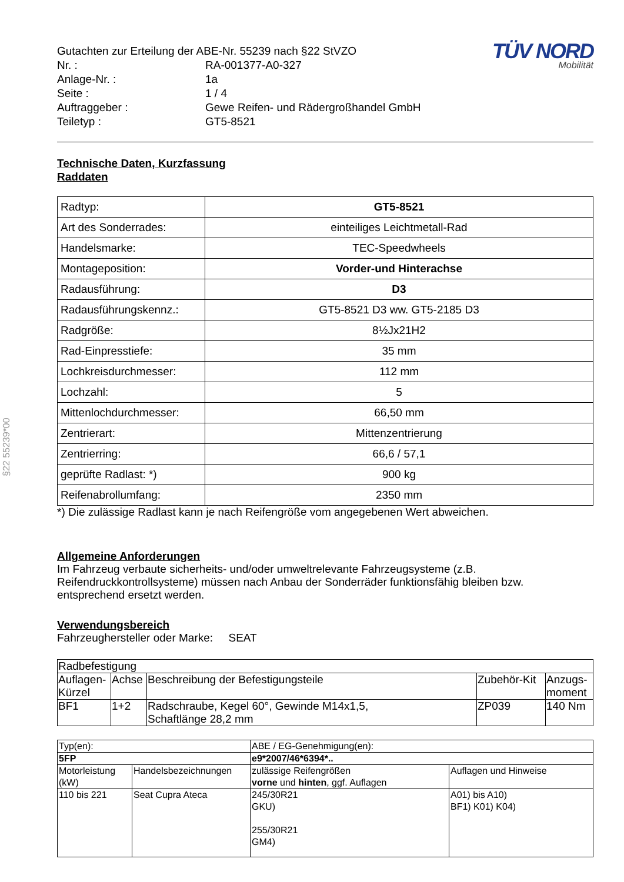§22 55239*00
| Gutachten zur Erteilung der ABE-Nr. 55239 nach §22 StVZO | |
| Nr. : | RA-001377-A0-327 |
| Anlage-Nr. : | 1a |
| Seite : | 1 / 4 |
| Auftraggeber : | Gewe Reifen- und Rädergroßhandel GmbH |
| Teiletyp : | GT5-8521 |
TÜV NORD
Mobilität
Technische Daten, Kurzfassung
Raddaten
| Radtyp: | GT5-8521 |
| Art des Sonderrades: | einteiliges Leichtmetall-Rad |
| Handelsmarke: | TEC-Speedwheels |
| Montageposition: | Vorder-und Hinterachse |
| Radausführung: | D3 |
| Radausführungskennz.: | GT5-8521 D3 ww. GT5-2185 D3 |
| Radgröße: | 8½Jx21H2 |
| Rad-Einpresstiefe: | 35 mm |
| Lochkreisdurchmesser: | 112 mm |
| Lochzahl: | 5 |
| Mittenlochdurchmesser: | 66,50 mm |
| Zentrierart: | Mittenzentrierung |
| Zentrierring: | 66,6 / 57,1 |
| geprüfte Radlast: *) | 900 kg |
| Reifenabrollumfang: | 2350 mm |
*) Die zulässige Radlast kann je nach Reifengröße vom angegebenen Wert abweichen.
Allgemeine Anforderungen
Im Fahrzeug verbaute sicherheits- und/oder umweltrelevante Fahrzeugsysteme (z.B. Reifendruckkontrollsysteme) müssen nach Anbau der Sonderräder funktionsfähig bleiben bzw. entsprechend ersetzt werden.
Verwendungsbereich
Fahrzeughersteller oder Marke: SEAT
| Radbefestigung | | | | |
| Auflagen-Kürzel | Achse | Beschreibung der Befestigungsteile | Zubehör-Kit | Anzugs-moment |
| BF1 | 1+2 | Radschraube, Kegel 60°, Gewinde M14x1,5, Schaftlänge 28,2 mm | ZP039 | 140 Nm |
| Typ(en): | | ABE / EG-Genehmigung(en): | |
| 5FP | | e9*2007/46*6394*.. | |
| Motorleistung (kW) | Handelsbezeichnungen | zulässige Reifengrößen vorne und hinten , ggf. Auflagen | Auflagen und Hinweise |
| 110 bis 221 | Seat Cupra Ateca | 245/30R21 GKU) 255/30R21 GM4) | A01) bis A10) BF1) K01) K04) |